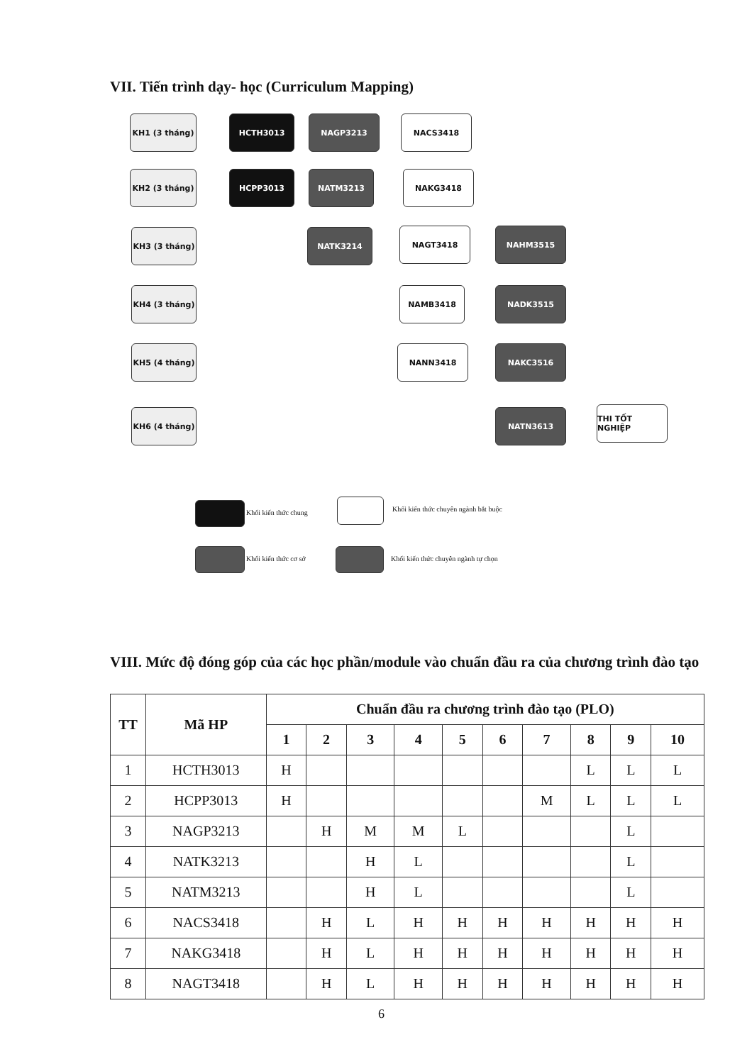VII. Tiến trình dạy- học (Curriculum Mapping)
KH1 (3 tháng) HCTH3013 NAGP3213 NACS3418
KH2 (3 tháng) HCPP3013 NATM3213 NAKG3418
KH3 (3 tháng) NATK3214 NAGT3418 NAHM3515
KH4 (3 tháng) NAMB3418 NADK3515
KH5 (4 tháng) NANN3418 NAKC3516
KH6 (4 tháng) NATN3613 THI TỐT NGHIỆP
Khối kiến thức chung
Khối kiến thức chuyên ngành bắt buộc
Khối kiến thức cơ sở
Khối kiến thức chuyên ngành tự chọn
VIII. Mức độ đóng góp của các học phần/module vào chuẩn đầu ra của chương trình đào tạo
| TT | Mã HP | Chuẩn đầu ra chương trình đào tạo (PLO) | | | | | | | | | |
| --- | --- | --- | --- | --- | --- | --- | --- | --- | --- | --- | --- |
| | | 1 | 2 | 3 | 4 | 5 | 6 | 7 | 8 | 9 | 10 |
| 1 | HCTH3013 | H | | | | | | | L | L | L |
| 2 | HCPP3013 | H | | | | | | M | L | L | L |
| 3 | NAGP3213 | | H | M | M | L | | | | L | |
| 4 | NATK3213 | | | H | L | | | | | L | |
| 5 | NATM3213 | | | H | L | | | | | L | |
| 6 | NACS3418 | | H | L | H | H | H | H | H | H | H |
| 7 | NAKG3418 | | H | L | H | H | H | H | H | H | H |
| 8 | NAGT3418 | | H | L | H | H | H | H | H | H | H |
6